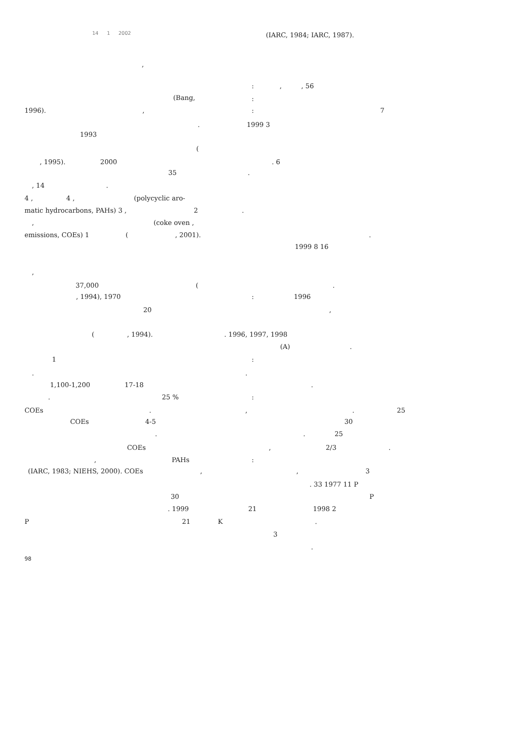14 1 2002
,
(Bang,
1996). ,
.
1993
(
, 1995). 2000
35
, 14 .
4 , 4 , (polycyclic aro-
matic hydrocarbons, PAHs) 3 , 2.
, (coke oven ,
emissions, COEs) 1 (, 2001).
,
37,000 (
, 1994), 1970
20
(, 1994).. 1996, 1997, 1998
1
.
1,100-1,200 17-18
. 25 %
COEs.
COEs 4-5
.
COEs
, PAHs
(IARC, 1983; NIEHS, 2000). COEs,
30
. 1999 21
P 21 K
(IARC, 1984; IARC, 1987).
:,, 56
:
: 7
1999 3
. 6
.
.
1999 8 16
.
: 1996
,
(A).
:
.
.
:
,. 25
30
. 25
, 2/3.
:
, 3
. 33 1977 11 P
P
1998 2
.
3
.
98